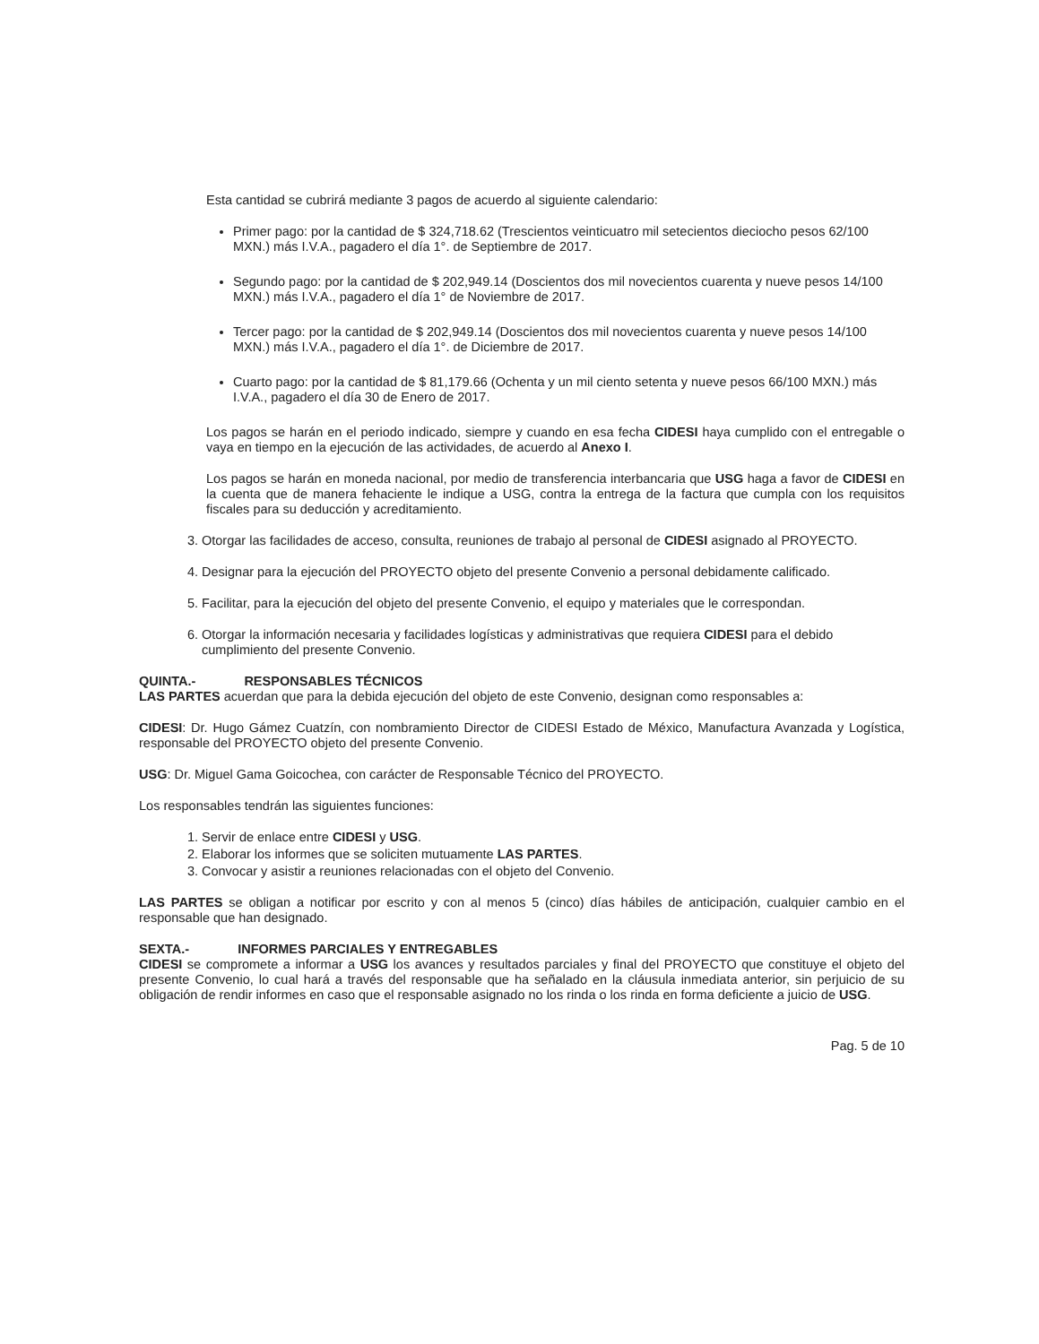Esta cantidad se cubrirá mediante 3 pagos de acuerdo al siguiente calendario:
Primer pago: por la cantidad de $ 324,718.62 (Trescientos veinticuatro mil setecientos dieciocho pesos 62/100 MXN.) más I.V.A., pagadero el día 1°. de Septiembre de 2017.
Segundo pago: por la cantidad de $ 202,949.14 (Doscientos dos mil novecientos cuarenta y nueve pesos 14/100 MXN.) más I.V.A., pagadero el día 1° de Noviembre de 2017.
Tercer pago: por la cantidad de $ 202,949.14 (Doscientos dos mil novecientos cuarenta y nueve pesos 14/100 MXN.) más I.V.A., pagadero el día 1°. de Diciembre de 2017.
Cuarto pago: por la cantidad de $ 81,179.66 (Ochenta y un mil ciento setenta y nueve pesos 66/100 MXN.) más I.V.A., pagadero el día 30 de Enero de 2017.
Los pagos se harán en el periodo indicado, siempre y cuando en esa fecha CIDESI haya cumplido con el entregable o vaya en tiempo en la ejecución de las actividades, de acuerdo al Anexo I.
Los pagos se harán en moneda nacional, por medio de transferencia interbancaria que USG haga a favor de CIDESI en la cuenta que de manera fehaciente le indique a USG, contra la entrega de la factura que cumpla con los requisitos fiscales para su deducción y acreditamiento.
3. Otorgar las facilidades de acceso, consulta, reuniones de trabajo al personal de CIDESI asignado al PROYECTO.
4. Designar para la ejecución del PROYECTO objeto del presente Convenio a personal debidamente calificado.
5. Facilitar, para la ejecución del objeto del presente Convenio, el equipo y materiales que le correspondan.
6. Otorgar la información necesaria y facilidades logísticas y administrativas que requiera CIDESI para el debido cumplimiento del presente Convenio.
QUINTA.- RESPONSABLES TÉCNICOS
LAS PARTES acuerdan que para la debida ejecución del objeto de este Convenio, designan como responsables a:
CIDESI: Dr. Hugo Gámez Cuatzín, con nombramiento Director de CIDESI Estado de México, Manufactura Avanzada y Logística, responsable del PROYECTO objeto del presente Convenio.
USG: Dr. Miguel Gama Goicochea, con carácter de Responsable Técnico del PROYECTO.
Los responsables tendrán las siguientes funciones:
1. Servir de enlace entre CIDESI y USG.
2. Elaborar los informes que se soliciten mutuamente LAS PARTES.
3. Convocar y asistir a reuniones relacionadas con el objeto del Convenio.
LAS PARTES se obligan a notificar por escrito y con al menos 5 (cinco) días hábiles de anticipación, cualquier cambio en el responsable que han designado.
SEXTA.- INFORMES PARCIALES Y ENTREGABLES
CIDESI se compromete a informar a USG los avances y resultados parciales y final del PROYECTO que constituye el objeto del presente Convenio, lo cual hará a través del responsable que ha señalado en la cláusula inmediata anterior, sin perjuicio de su obligación de rendir informes en caso que el responsable asignado no los rinda o los rinda en forma deficiente a juicio de USG.
Pag. 5 de 10